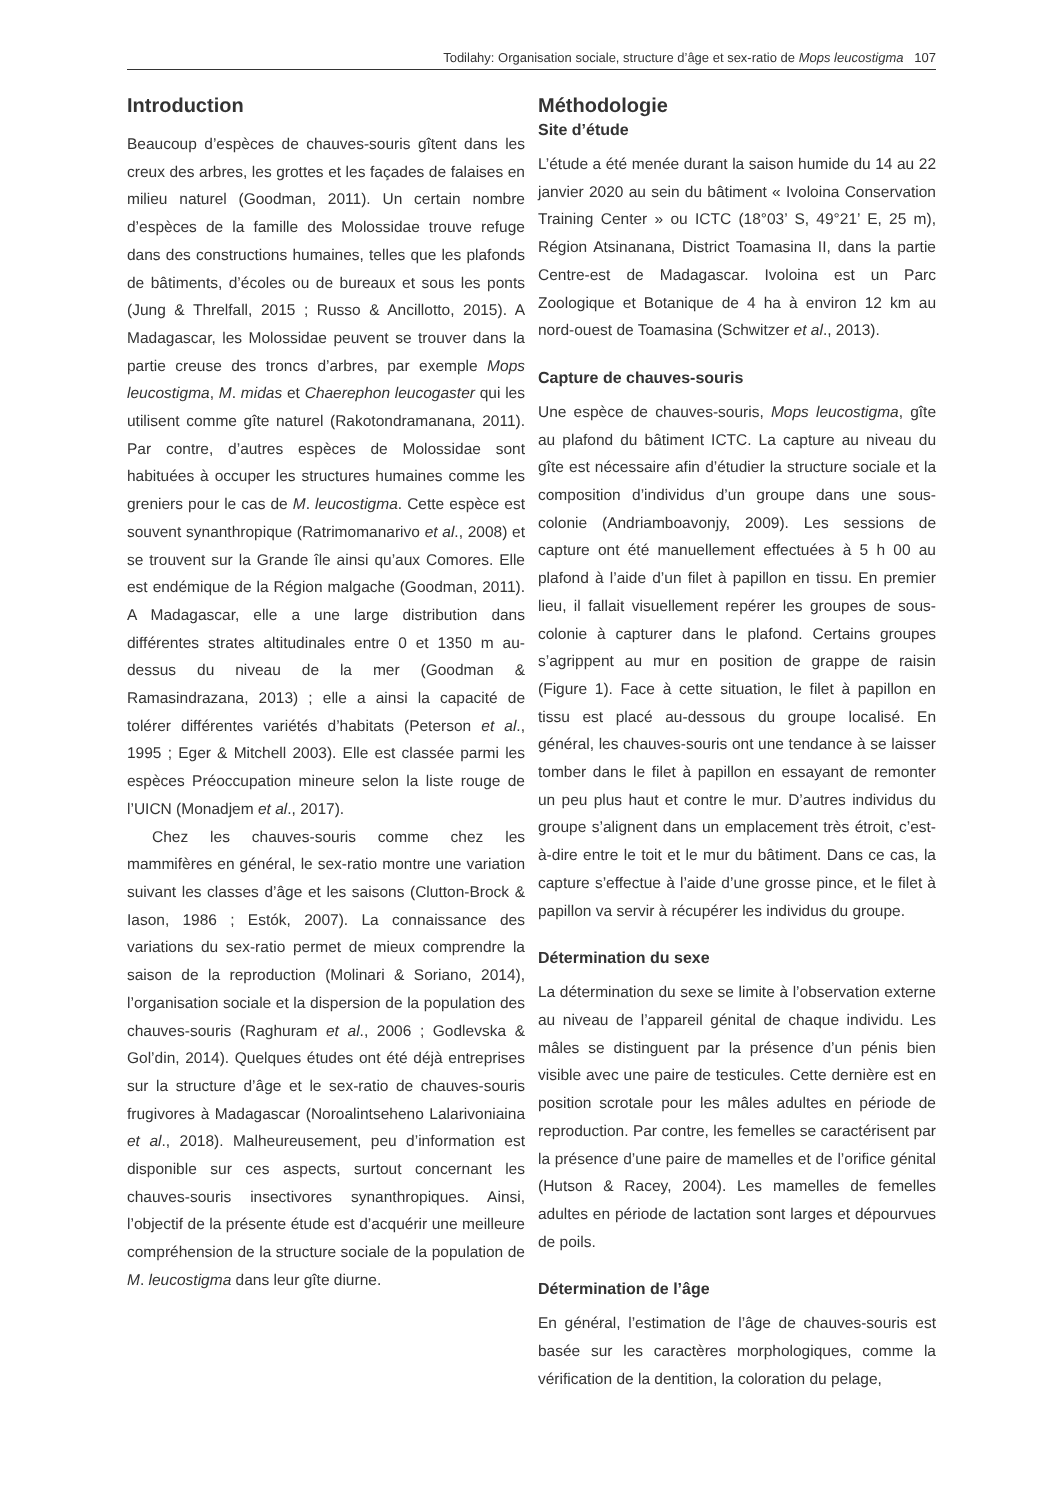Todilahy: Organisation sociale, structure d’âge et sex-ratio de Mops leucostigma 107
Introduction
Beaucoup d’espèces de chauves-souris gîtent dans les creux des arbres, les grottes et les façades de falaises en milieu naturel (Goodman, 2011). Un certain nombre d’espèces de la famille des Molossidae trouve refuge dans des constructions humaines, telles que les plafonds de bâtiments, d’écoles ou de bureaux et sous les ponts (Jung & Threlfall, 2015 ; Russo & Ancillotto, 2015). A Madagascar, les Molossidae peuvent se trouver dans la partie creuse des troncs d’arbres, par exemple Mops leucostigma, M. midas et Chaerephon leucogaster qui les utilisent comme gîte naturel (Rakotondramanana, 2011). Par contre, d’autres espèces de Molossidae sont habituées à occuper les structures humaines comme les greniers pour le cas de M. leucostigma. Cette espèce est souvent synanthropique (Ratrimomanarivo et al., 2008) et se trouvent sur la Grande île ainsi qu’aux Comores. Elle est endémique de la Région malgache (Goodman, 2011). A Madagascar, elle a une large distribution dans différentes strates altitudinales entre 0 et 1350 m au-dessus du niveau de la mer (Goodman & Ramasindrazana, 2013) ; elle a ainsi la capacité de tolérer différentes variétés d’habitats (Peterson et al., 1995 ; Eger & Mitchell 2003). Elle est classée parmi les espèces Préoccupation mineure selon la liste rouge de l’UICN (Monadjem et al., 2017).
Chez les chauves-souris comme chez les mammifères en général, le sex-ratio montre une variation suivant les classes d’âge et les saisons (Clutton-Brock & Iason, 1986 ; Estók, 2007). La connaissance des variations du sex-ratio permet de mieux comprendre la saison de la reproduction (Molinari & Soriano, 2014), l’organisation sociale et la dispersion de la population des chauves-souris (Raghuram et al., 2006 ; Godlevska & Gol’din, 2014). Quelques études ont été déjà entreprises sur la structure d’âge et le sex-ratio de chauves-souris frugivores à Madagascar (Noroalintseheno Lalarivoniaina et al., 2018). Malheureusement, peu d’information est disponible sur ces aspects, surtout concernant les chauves-souris insectivores synanthropiques. Ainsi, l’objectif de la présente étude est d’acquérir une meilleure compréhension de la structure sociale de la population de M. leucostigma dans leur gîte diurne.
Méthodologie
Site d’étude
L’étude a été menée durant la saison humide du 14 au 22 janvier 2020 au sein du bâtiment « Ivoloina Conservation Training Center » ou ICTC (18°03’ S, 49°21’ E, 25 m), Région Atsinanana, District Toamasina II, dans la partie Centre-est de Madagascar. Ivoloina est un Parc Zoologique et Botanique de 4 ha à environ 12 km au nord-ouest de Toamasina (Schwitzer et al., 2013).
Capture de chauves-souris
Une espèce de chauves-souris, Mops leucostigma, gîte au plafond du bâtiment ICTC. La capture au niveau du gîte est nécessaire afin d’étudier la structure sociale et la composition d’individus d’un groupe dans une sous-colonie (Andriamboavonjy, 2009). Les sessions de capture ont été manuellement effectuées à 5 h 00 au plafond à l’aide d’un filet à papillon en tissu. En premier lieu, il fallait visuellement repérer les groupes de sous-colonie à capturer dans le plafond. Certains groupes s’agrippent au mur en position de grappe de raisin (Figure 1). Face à cette situation, le filet à papillon en tissu est placé au-dessous du groupe localisé. En général, les chauves-souris ont une tendance à se laisser tomber dans le filet à papillon en essayant de remonter un peu plus haut et contre le mur. D’autres individus du groupe s’alignent dans un emplacement très étroit, c’est-à-dire entre le toit et le mur du bâtiment. Dans ce cas, la capture s’effectue à l’aide d’une grosse pince, et le filet à papillon va servir à récupérer les individus du groupe.
Détermination du sexe
La détermination du sexe se limite à l’observation externe au niveau de l’appareil génital de chaque individu. Les mâles se distinguent par la présence d’un pénis bien visible avec une paire de testicules. Cette dernière est en position scrotale pour les mâles adultes en période de reproduction. Par contre, les femelles se caractérisent par la présence d’une paire de mamelles et de l’orifice génital (Hutson & Racey, 2004). Les mamelles de femelles adultes en période de lactation sont larges et dépourvues de poils.
Détermination de l’âge
En général, l’estimation de l’âge de chauves-souris est basée sur les caractères morphologiques, comme la vérification de la dentition, la coloration du pelage,